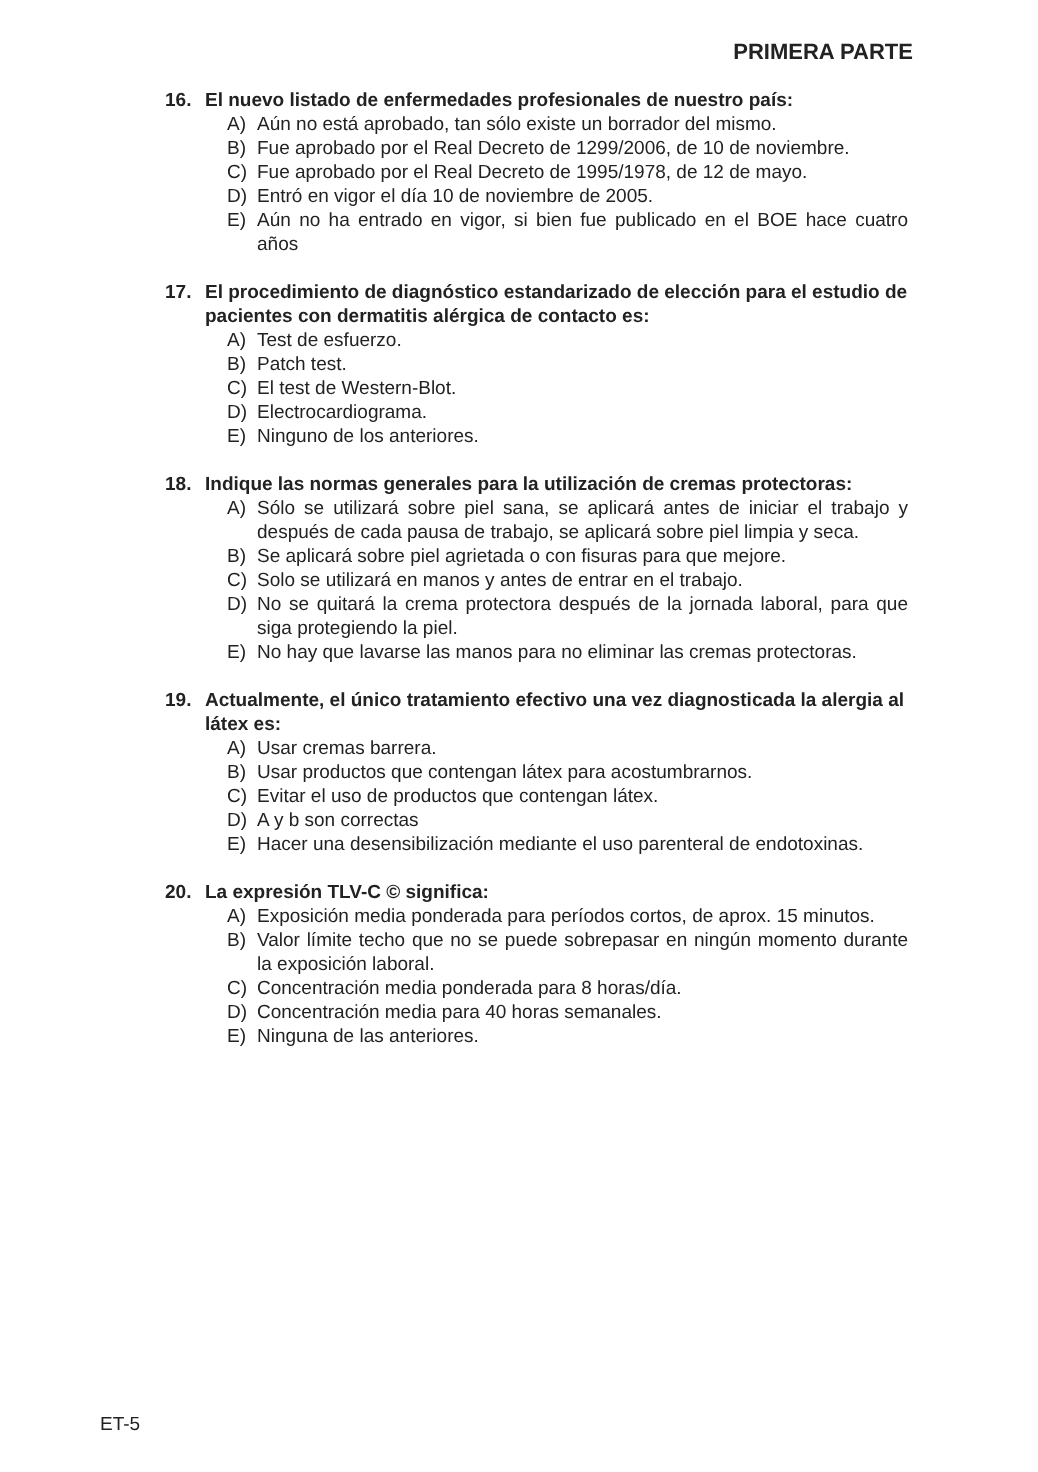PRIMERA PARTE
16. El nuevo listado de enfermedades profesionales de nuestro país:
A) Aún no está aprobado, tan sólo existe un borrador del mismo.
B) Fue aprobado por el Real Decreto de 1299/2006, de 10 de noviembre.
C) Fue aprobado por el Real Decreto de 1995/1978, de 12 de mayo.
D) Entró en vigor el día 10 de noviembre de 2005.
E) Aún no ha entrado en vigor, si bien fue publicado en el BOE hace cuatro años
17. El procedimiento de diagnóstico estandarizado de elección para el estudio de pacientes con dermatitis alérgica de contacto es:
A) Test de esfuerzo.
B) Patch test.
C) El test de Western-Blot.
D) Electrocardiograma.
E) Ninguno de los anteriores.
18. Indique las normas generales para la utilización de cremas protectoras:
A) Sólo se utilizará sobre piel sana, se aplicará antes de iniciar el trabajo y después de cada pausa de trabajo, se aplicará sobre piel limpia y seca.
B) Se aplicará sobre piel agrietada o con fisuras para que mejore.
C) Solo se utilizará en manos y antes de entrar en el trabajo.
D) No se quitará la crema protectora después de la jornada laboral, para que siga protegiendo la piel.
E) No hay que lavarse las manos para no eliminar las cremas protectoras.
19. Actualmente, el único tratamiento efectivo una vez diagnosticada la alergia al látex es:
A) Usar cremas barrera.
B) Usar productos que contengan látex para acostumbrarnos.
C) Evitar el uso de productos que contengan látex.
D) A y b son correctas
E) Hacer una desensibilización mediante el uso parenteral de endotoxinas.
20. La expresión TLV-C © significa:
A) Exposición media ponderada para períodos cortos, de aprox. 15 minutos.
B) Valor límite techo que no se puede sobrepasar en ningún momento durante la exposición laboral.
C) Concentración media ponderada para 8 horas/día.
D) Concentración media para 40 horas semanales.
E) Ninguna de las anteriores.
ET-5